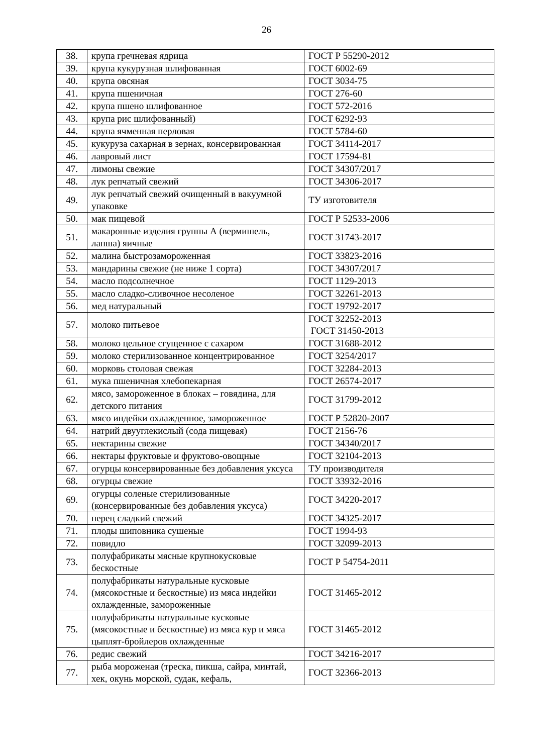26
| 38. | крупа гречневая ядрица | ГОСТ Р 55290-2012 |
| 39. | крупа кукурузная шлифованная | ГОСТ 6002-69 |
| 40. | крупа овсяная | ГОСТ 3034-75 |
| 41. | крупа пшеничная | ГОСТ 276-60 |
| 42. | крупа пшено шлифованное | ГОСТ 572-2016 |
| 43. | крупа рис шлифованный) | ГОСТ 6292-93 |
| 44. | крупа ячменная перловая | ГОСТ 5784-60 |
| 45. | кукуруза сахарная в зернах, консервированная | ГОСТ 34114-2017 |
| 46. | лавровый лист | ГОСТ 17594-81 |
| 47. | лимоны свежие | ГОСТ 34307/2017 |
| 48. | лук репчатый свежий | ГОСТ 34306-2017 |
| 49. | лук репчатый свежий очищенный в вакуумной упаковке | ТУ изготовителя |
| 50. | мак пищевой | ГОСТ Р 52533-2006 |
| 51. | макаронные изделия группы А (вермишель, лапша) яичные | ГОСТ 31743-2017 |
| 52. | малина быстрозамороженная | ГОСТ 33823-2016 |
| 53. | мандарины свежие (не ниже 1 сорта) | ГОСТ 34307/2017 |
| 54. | масло подсолнечное | ГОСТ 1129-2013 |
| 55. | масло сладко-сливочное несоленое | ГОСТ 32261-2013 |
| 56. | мед натуральный | ГОСТ 19792-2017 |
| 57. | молоко питьевое | ГОСТ 32252-2013 ГОСТ 31450-2013 |
| 58. | молоко цельное сгущенное с сахаром | ГОСТ 31688-2012 |
| 59. | молоко стерилизованное концентрированное | ГОСТ 3254/2017 |
| 60. | морковь столовая свежая | ГОСТ 32284-2013 |
| 61. | мука пшеничная хлебопекарная | ГОСТ 26574-2017 |
| 62. | мясо, замороженное в блоках – говядина, для детского питания | ГОСТ 31799-2012 |
| 63. | мясо индейки охлажденное, замороженное | ГОСТ Р 52820-2007 |
| 64. | натрий двууглекислый (сода пищевая) | ГОСТ 2156-76 |
| 65. | нектарины свежие | ГОСТ 34340/2017 |
| 66. | нектары фруктовые и фруктово-овощные | ГОСТ 32104-2013 |
| 67. | огурцы консервированные без добавления уксуса | ТУ производителя |
| 68. | огурцы свежие | ГОСТ 33932-2016 |
| 69. | огурцы соленые стерилизованные (консервированные без добавления уксуса) | ГОСТ 34220-2017 |
| 70. | перец сладкий свежий | ГОСТ 34325-2017 |
| 71. | плоды шиповника сушеные | ГОСТ 1994-93 |
| 72. | повидло | ГОСТ 32099-2013 |
| 73. | полуфабрикаты мясные крупнокусковые бескостные | ГОСТ Р 54754-2011 |
| 74. | полуфабрикаты натуральные кусковые (мясокостные и бескостные) из мяса индейки охлажденные, замороженные | ГОСТ 31465-2012 |
| 75. | полуфабрикаты натуральные кусковые (мясокостные и бескостные) из мяса кур и мяса цыплят-бройлеров охлажденные | ГОСТ 31465-2012 |
| 76. | редис свежий | ГОСТ 34216-2017 |
| 77. | рыба мороженая (треска, пикша, сайра, минтай, хек, окунь морской, судак, кефаль, | ГОСТ 32366-2013 |